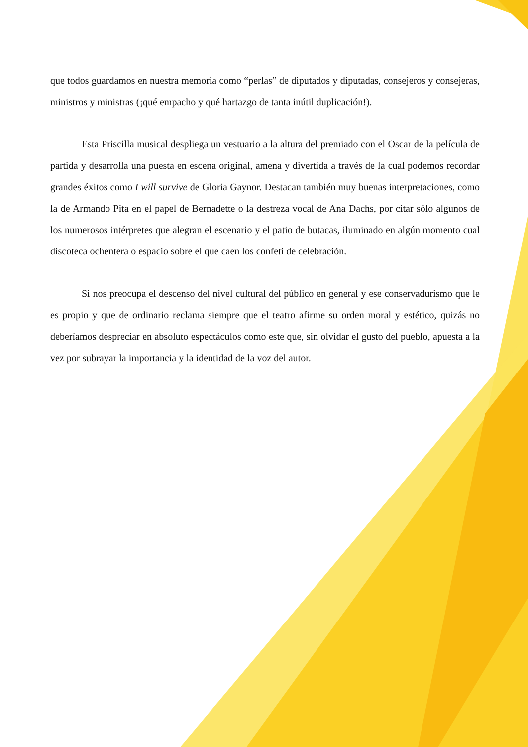que todos guardamos en nuestra memoria como “perlas” de diputados y diputadas, consejeros y consejeras, ministros y ministras (¡qué empacho y qué hartazgo de tanta inútil duplicación!).
Esta Priscilla musical despliega un vestuario a la altura del premiado con el Oscar de la película de partida y desarrolla una puesta en escena original, amena y divertida a través de la cual podemos recordar grandes éxitos como I will survive de Gloria Gaynor. Destacan también muy buenas interpretaciones, como la de Armando Pita en el papel de Bernadette o la destreza vocal de Ana Dachs, por citar sólo algunos de los numerosos intérpretes que alegran el escenario y el patio de butacas, iluminado en algún momento cual discoteca ochentera o espacio sobre el que caen los confeti de celebración.
Si nos preocupa el descenso del nivel cultural del público en general y ese conservadurismo que le es propio y que de ordinario reclama siempre que el teatro afirme su orden moral y estético, quizás no deberíamos despreciar en absoluto espectáculos como este que, sin olvidar el gusto del pueblo, apuesta a la vez por subrayar la importancia y la identidad de la voz del autor.